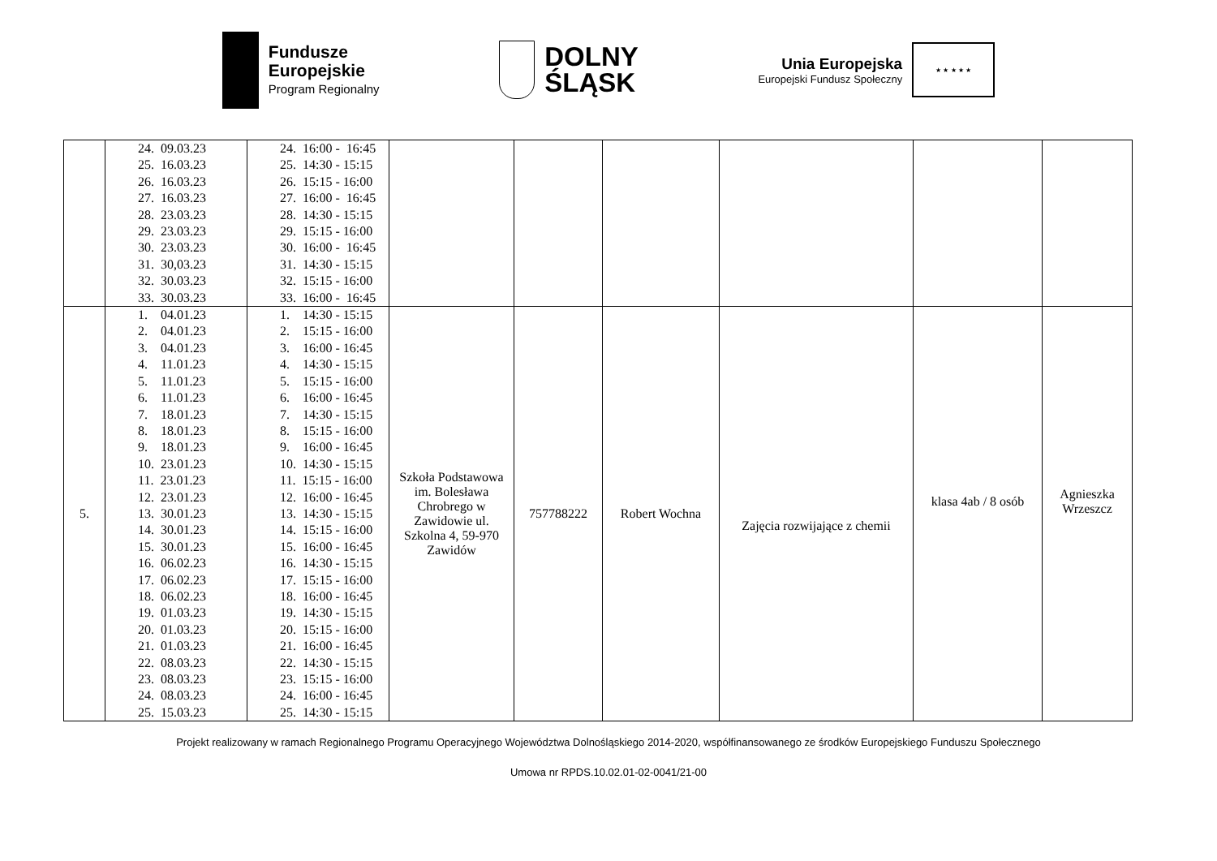Fundusze
Europejskie
Program Regionalny
DOLNY
ŚLĄSK
Unia Europejska
Europejski Fundusz Społeczny
★ ★ ★ ★ ★
| | 24. 09.03.23 25. 16.03.23 26. 16.03.23 27. 16.03.23 28. 23.03.23 29. 23.03.23 30. 23.03.23 31. 30,03.23 32. 30.03.23 33. 30.03.23 | 24. 16:00 - 16:45 25. 14:30 - 15:15 26. 15:15 - 16:00 27. 16:00 - 16:45 28. 14:30 - 15:15 29. 15:15 - 16:00 30. 16:00 - 16:45 31. 14:30 - 15:15 32. 15:15 - 16:00 33. 16:00 - 16:45 | | | | | | |
| 5. | 1. 04.01.23 2. 04.01.23 3. 04.01.23 4. 11.01.23 5. 11.01.23 6. 11.01.23 7. 18.01.23 8. 18.01.23 9. 18.01.23 10. 23.01.23 11. 23.01.23 12. 23.01.23 13. 30.01.23 14. 30.01.23 15. 30.01.23 16. 06.02.23 17. 06.02.23 18. 06.02.23 19. 01.03.23 20. 01.03.23 21. 01.03.23 22. 08.03.23 23. 08.03.23 24. 08.03.23 25. 15.03.23 | 1. 14:30 - 15:15 2. 15:15 - 16:00 3. 16:00 - 16:45 4. 14:30 - 15:15 5. 15:15 - 16:00 6. 16:00 - 16:45 7. 14:30 - 15:15 8. 15:15 - 16:00 9. 16:00 - 16:45 10. 14:30 - 15:15 11. 15:15 - 16:00 12. 16:00 - 16:45 13. 14:30 - 15:15 14. 15:15 - 16:00 15. 16:00 - 16:45 16. 14:30 - 15:15 17. 15:15 - 16:00 18. 16:00 - 16:45 19. 14:30 - 15:15 20. 15:15 - 16:00 21. 16:00 - 16:45 22. 14:30 - 15:15 23. 15:15 - 16:00 24. 16:00 - 16:45 25. 14:30 - 15:15 | Szkoła Podstawowa im. Bolesława Chrobrego w Zawidowie ul. Szkolna 4, 59-970 Zawidów | 757788222 | Robert Wochna | Zajęcia rozwijające z chemii | klasa 4ab / 8 osób | Agnieszka Wrzeszcz |
Projekt realizowany w ramach Regionalnego Programu Operacyjnego Województwa Dolnośląskiego 2014-2020, współfinansowanego ze środków Europejskiego Funduszu Społecznego
Umowa nr RPDS.10.02.01-02-0041/21-00